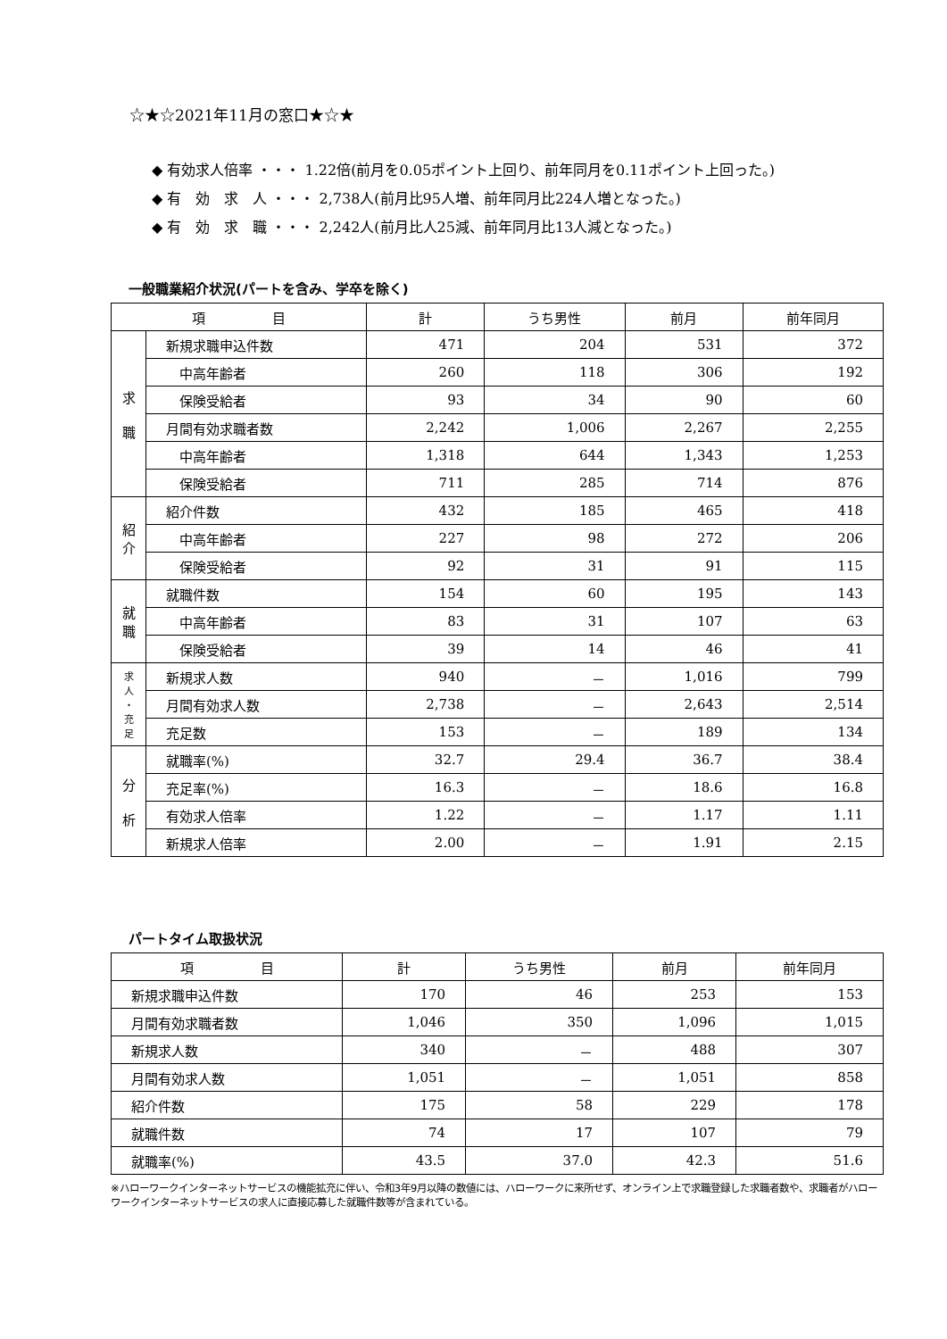☆★☆2021年11月の窓口★☆★
◆ 有効求人倍率 ・・・ 1.22倍(前月を0.05ポイント上回り、前年同月を0.11ポイント上回った。)
◆ 有　効　求　人 ・・・ 2,738人(前月比95人増、前年同月比224人増となった。)
◆ 有　効　求　職 ・・・ 2,242人(前月比人25減、前年同月比13人減となった。)
一般職業紹介状況(パートを含み、学卒を除く)
| 項 目 | | 計 | うち男性 | 前月 | 前年同月 |
| --- | --- | --- | --- | --- | --- |
| 求 職 | 新規求職申込件数 | 471 | 204 | 531 | 372 |
| | 中高年齢者 | 260 | 118 | 306 | 192 |
| | 保険受給者 | 93 | 34 | 90 | 60 |
| | 月間有効求職者数 | 2,242 | 1,006 | 2,267 | 2,255 |
| | 中高年齢者 | 1,318 | 644 | 1,343 | 1,253 |
| | 保険受給者 | 711 | 285 | 714 | 876 |
| 紹 介 | 紹介件数 | 432 | 185 | 465 | 418 |
| | 中高年齢者 | 227 | 98 | 272 | 206 |
| | 保険受給者 | 92 | 31 | 91 | 115 |
| 就 職 | 就職件数 | 154 | 60 | 195 | 143 |
| | 中高年齢者 | 83 | 31 | 107 | 63 |
| | 保険受給者 | 39 | 14 | 46 | 41 |
| 求 人 ・ 充 足 | 新規求人数 | 940 | － | 1,016 | 799 |
| | 月間有効求人数 | 2,738 | － | 2,643 | 2,514 |
| | 充足数 | 153 | － | 189 | 134 |
| 分 析 | 就職率(%) | 32.7 | 29.4 | 36.7 | 38.4 |
| | 充足率(%) | 16.3 | － | 18.6 | 16.8 |
| | 有効求人倍率 | 1.22 | － | 1.17 | 1.11 |
| | 新規求人倍率 | 2.00 | － | 1.91 | 2.15 |
パートタイム取扱状況
| 項 目 | 計 | うち男性 | 前月 | 前年同月 |
| --- | --- | --- | --- | --- |
| 新規求職申込件数 | 170 | 46 | 253 | 153 |
| 月間有効求職者数 | 1,046 | 350 | 1,096 | 1,015 |
| 新規求人数 | 340 | － | 488 | 307 |
| 月間有効求人数 | 1,051 | － | 1,051 | 858 |
| 紹介件数 | 175 | 58 | 229 | 178 |
| 就職件数 | 74 | 17 | 107 | 79 |
| 就職率(%) | 43.5 | 37.0 | 42.3 | 51.6 |
※ハローワークインターネットサービスの機能拡充に伴い、令和3年9月以降の数値には、ハローワークに来所せず、オンライン上で求職登録した求職者数や、求職者がハローワークインターネットサービスの求人に直接応募した就職件数等が含まれている。